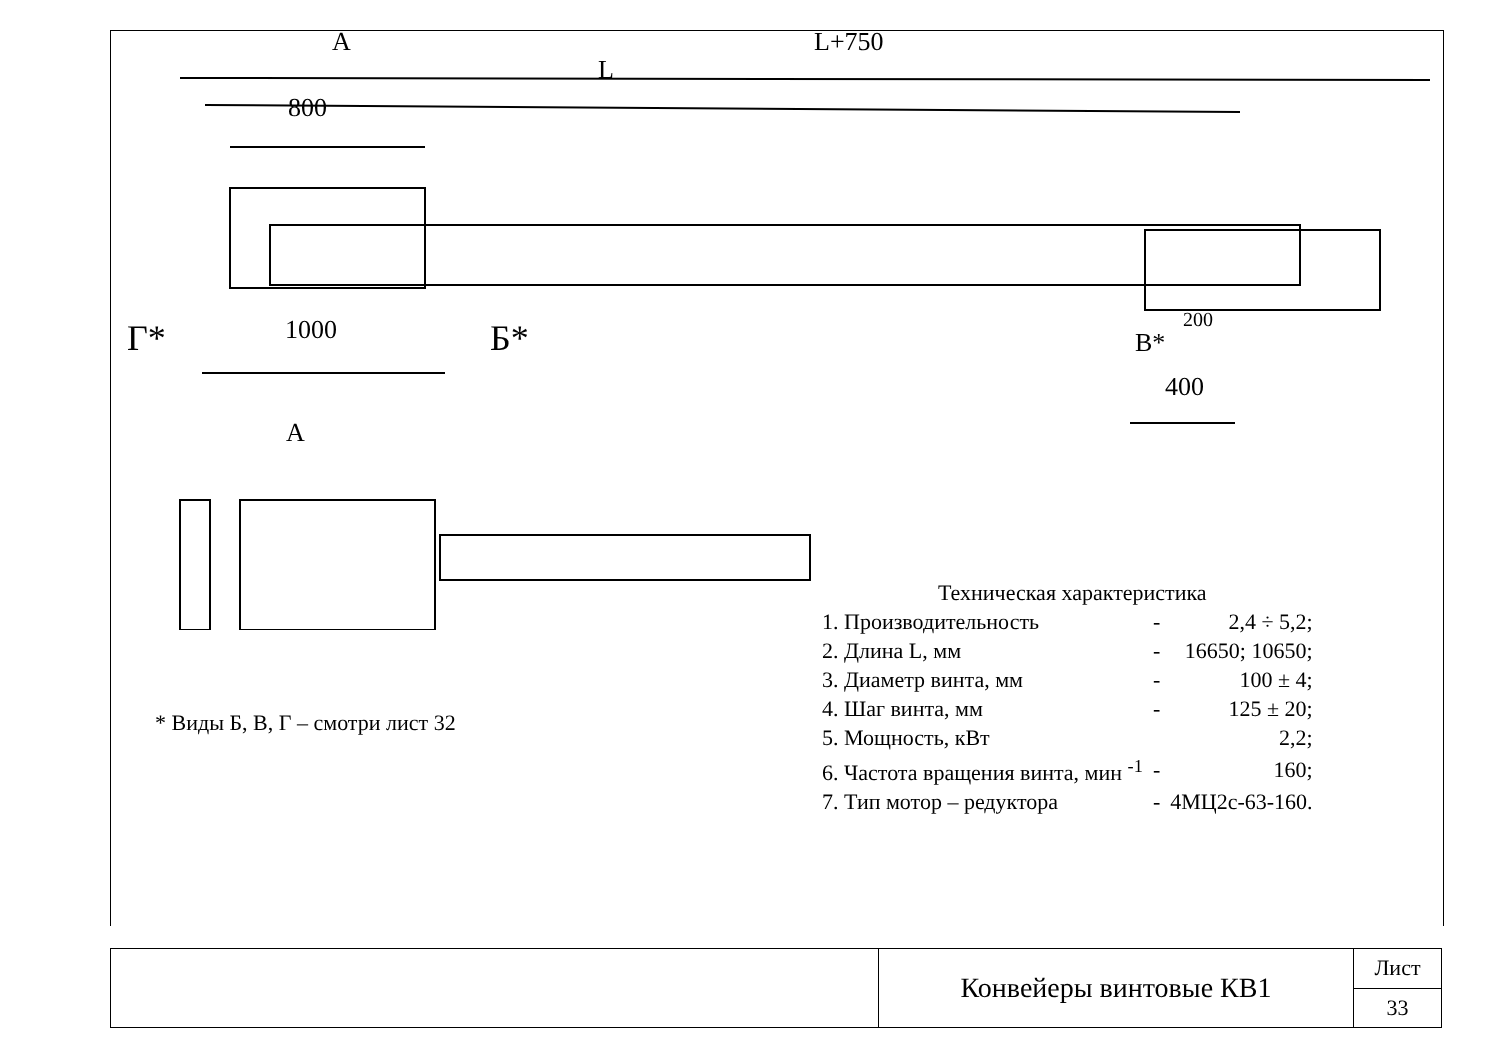А L+750
L
800
1000
Г* Б* 200
В*
400
А
Техническая характеристика
| 1. Производительность | - | 2,4 ÷ 5,2; |
| 2. Длина L, мм | - | 16650; 10650; |
| 3. Диаметр винта, мм | - | 100 ± 4; |
| 4. Шаг винта, мм | - | 125 ± 20; |
| 5. Мощность, кВт | | 2,2; |
| 6. Частота вращения винта, мин <sup>-1</sup> | - | 160; |
| 7. Тип мотор – редуктора | - | 4МЦ2с-63-160. |
* Виды Б, В, Г – смотри лист 32
| | Конвейеры винтовые КВ1 | Лист |
| | | 33 |